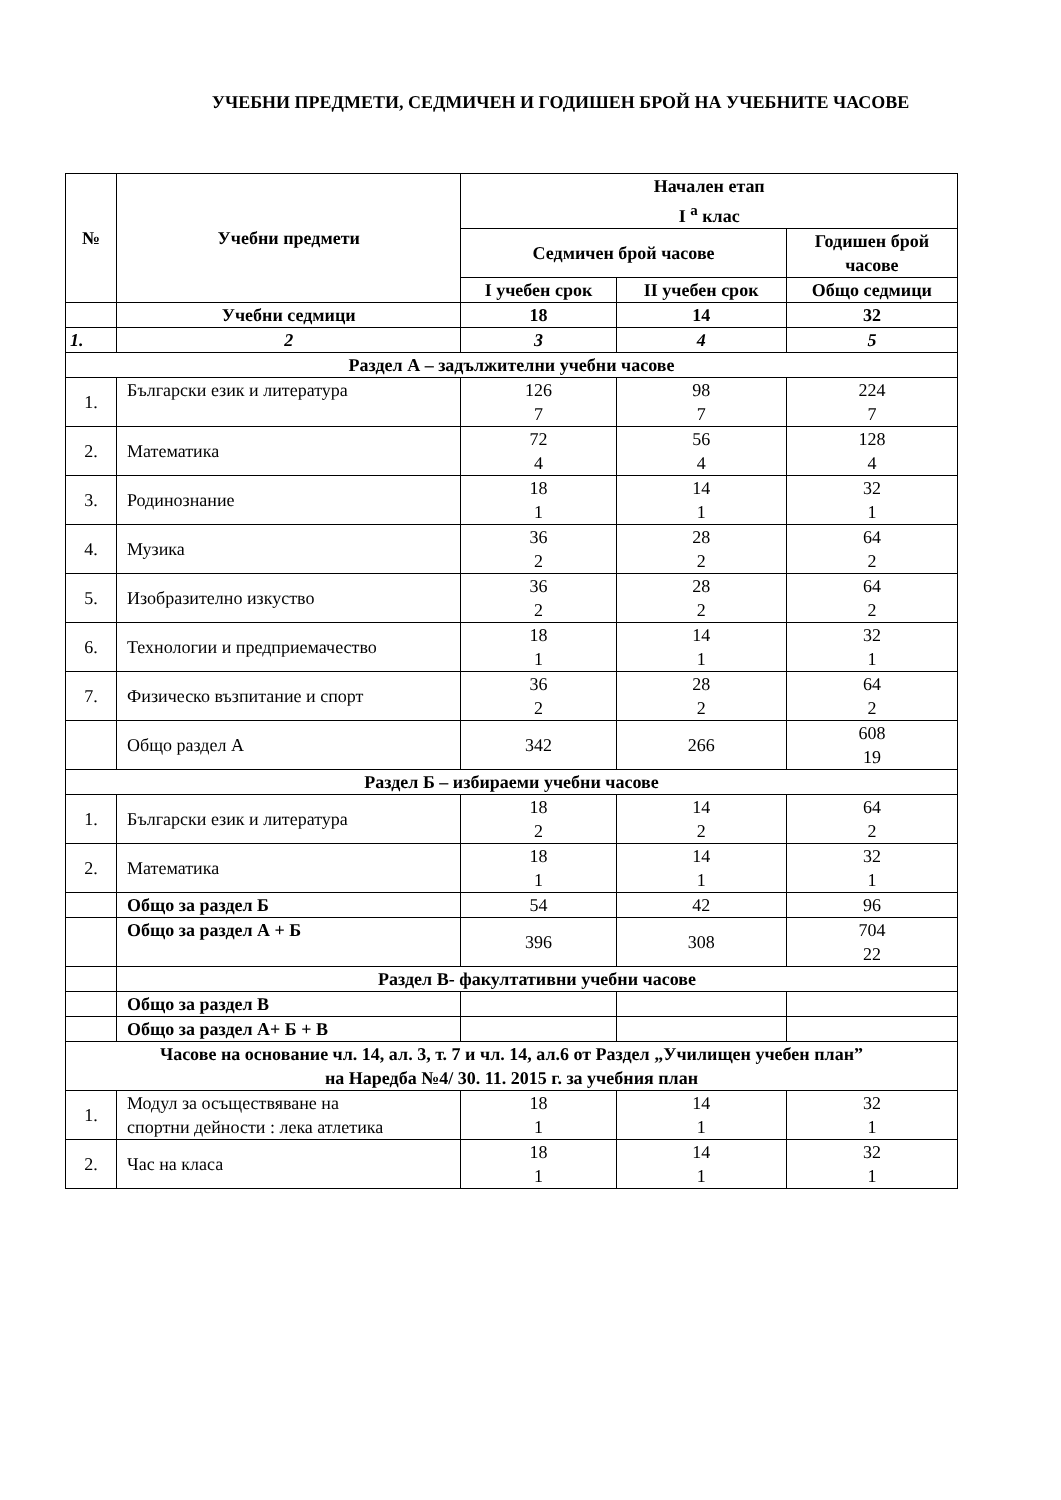УЧЕБНИ ПРЕДМЕТИ, СЕДМИЧЕН И ГОДИШЕН БРОЙ НА УЧЕБНИТЕ ЧАСОВЕ
| № | Учебни предмети | Начален етап I <sup>а</sup> клас | | |
| --- | --- | --- | --- | --- |
| | | Седмичен брой часове | | Годишен брой часове |
| | | I учебен срок | II учебен срок | Общо седмици |
| | Учебни седмици | 18 | 14 | 32 |
| 1. | 2 | 3 | 4 | 5 |
| Раздел А – задължителни учебни часове | | | | |
| 1. | Български език и литература | 126 7 | 98 7 | 224 7 |
| 2. | Математика | 72 4 | 56 4 | 128 4 |
| 3. | Родинознание | 18 1 | 14 1 | 32 1 |
| 4. | Музика | 36 2 | 28 2 | 64 2 |
| 5. | Изобразително изкуство | 36 2 | 28 2 | 64 2 |
| 6. | Технологии и предприемачество | 18 1 | 14 1 | 32 1 |
| 7. | Физическо възпитание и спорт | 36 2 | 28 2 | 64 2 |
| | Общо раздел А | 342 | 266 | 608 19 |
| Раздел Б – избираеми учебни часове | | | | |
| 1. | Български език и литература | 18 2 | 14 2 | 64 2 |
| 2. | Математика | 18 1 | 14 1 | 32 1 |
| | Общо за раздел Б | 54 | 42 | 96 |
| | Общо за раздел А + Б | 396 | 308 | 704 22 |
| | Раздел В- факултативни учебни часове | | | |
| | Общо за раздел В | | | |
| | Общо за раздел А+ Б + В | | | |
| Часове на основание чл. 14, ал. 3, т. 7 и чл. 14, ал.6 от Раздел „Училищен учебен план” на Наредба №4/ 30. 11. 2015 г. за учебния план | | | | |
| 1. | Модул за осъществяване на спортни дейности : лека атлетика | 18 1 | 14 1 | 32 1 |
| 2. | Час на класа | 18 1 | 14 1 | 32 1 |